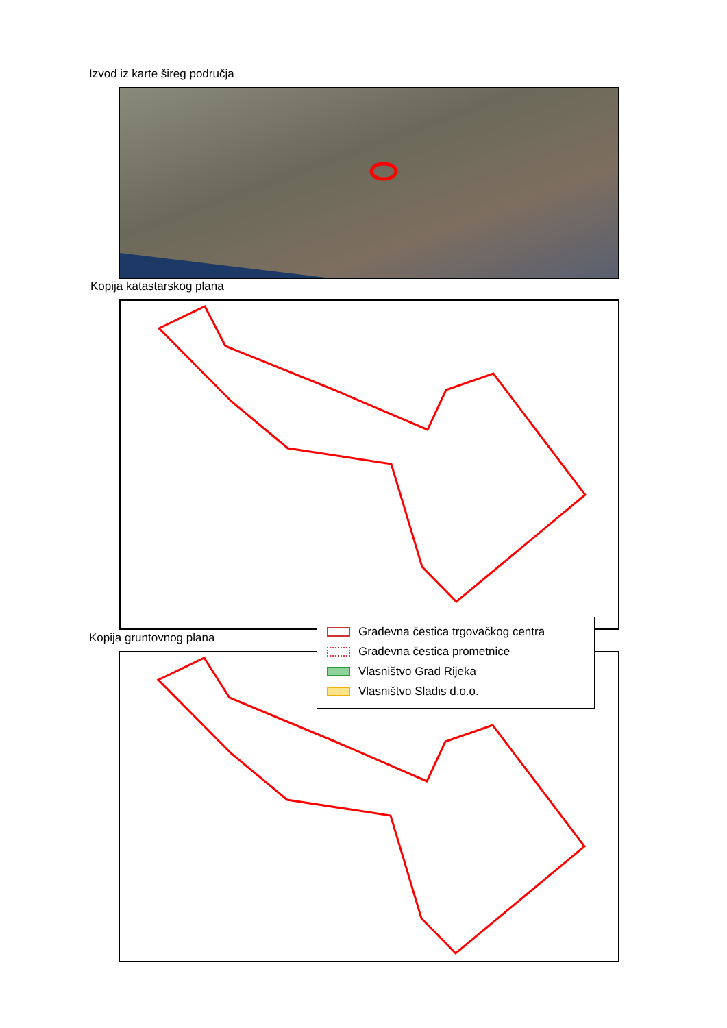Izvod iz karte šireg područja
Kopija katastarskog plana
Kopija gruntovnog plana
Građevna čestica trgovačkog centra
Građevna čestica prometnice
Vlasništvo Grad Rijeka
Vlasništvo Sladis d.o.o.